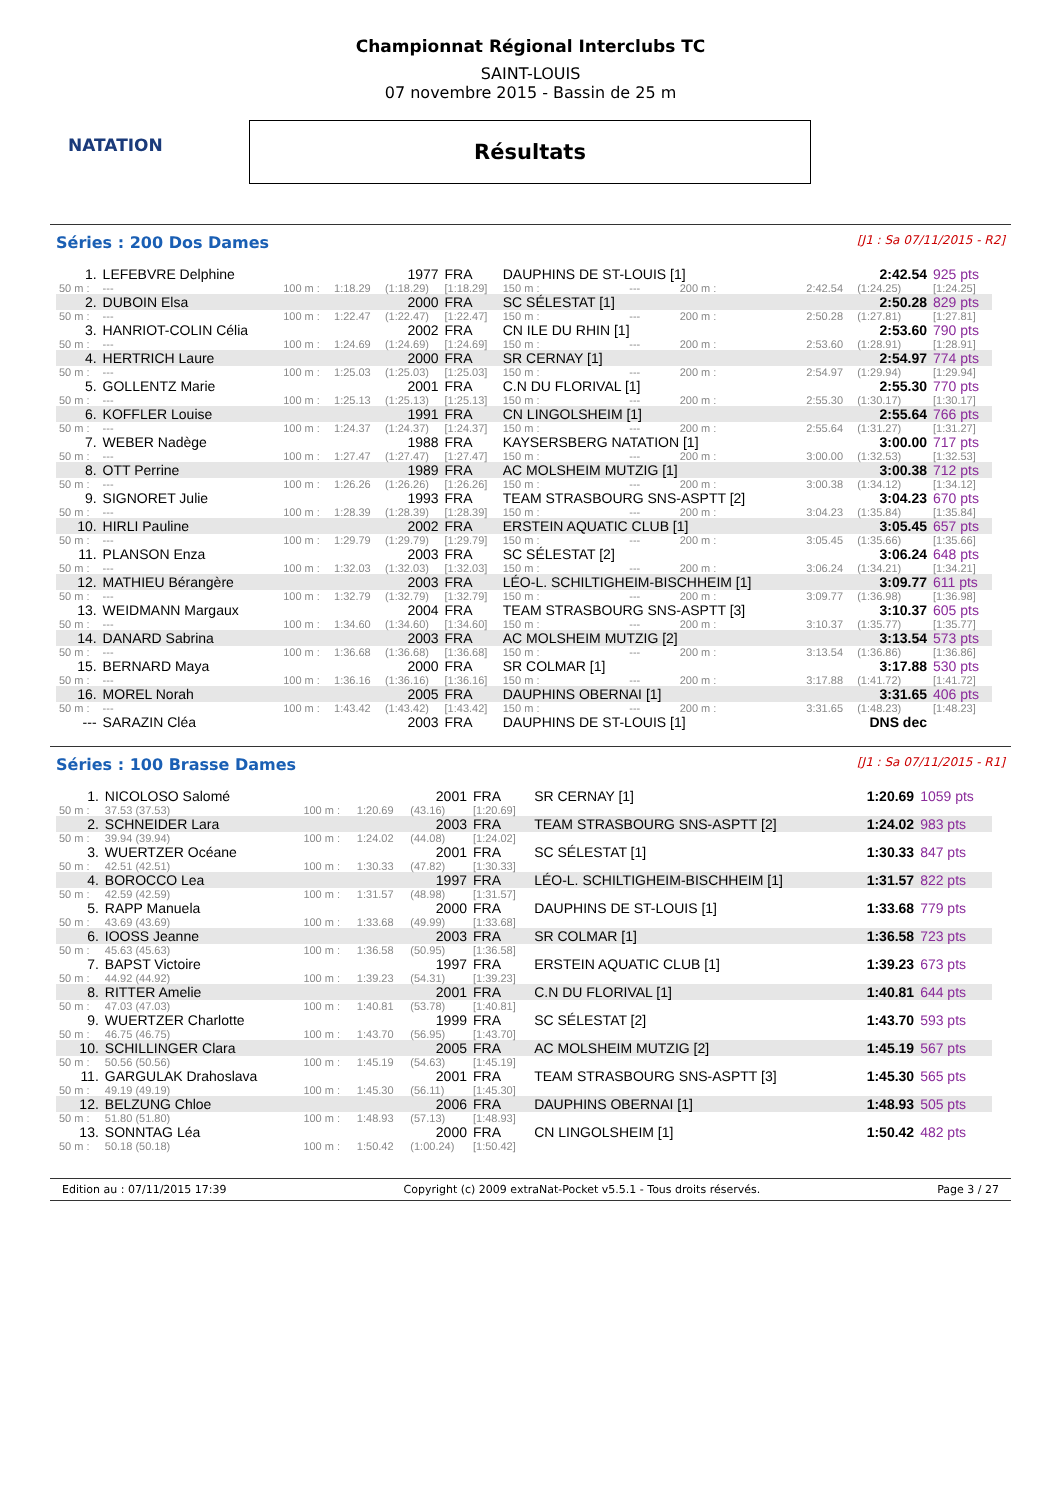NATATION
Championnat Régional Interclubs TC
SAINT-LOUIS
07 novembre 2015 - Bassin de 25 m
Résultats
Séries : 200 Dos Dames [J1 : Sa 07/11/2015 - R2]
| 1. | LEFEBVRE Delphine | | | 1977 | FRA | DAUPHINS DE ST-LOUIS [1] | | | | 2:42.54 | 925 pts |
| 50 m : | --- | 100 m : | 1:18.29 | (1:18.29) | [1:18.29] | 150 m : | --- | 200 m : | 2:42.54 | (1:24.25) | [1:24.25] |
| 2. | DUBOIN Elsa | | | 2000 | FRA | SC SÉLESTAT [1] | | | | 2:50.28 | 829 pts |
| 50 m : | --- | 100 m : | 1:22.47 | (1:22.47) | [1:22.47] | 150 m : | --- | 200 m : | 2:50.28 | (1:27.81) | [1:27.81] |
| 3. | HANRIOT-COLIN Célia | | | 2002 | FRA | CN ILE DU RHIN [1] | | | | 2:53.60 | 790 pts |
| 50 m : | --- | 100 m : | 1:24.69 | (1:24.69) | [1:24.69] | 150 m : | --- | 200 m : | 2:53.60 | (1:28.91) | [1:28.91] |
| 4. | HERTRICH Laure | | | 2000 | FRA | SR CERNAY [1] | | | | 2:54.97 | 774 pts |
| 50 m : | --- | 100 m : | 1:25.03 | (1:25.03) | [1:25.03] | 150 m : | --- | 200 m : | 2:54.97 | (1:29.94) | [1:29.94] |
| 5. | GOLLENTZ Marie | | | 2001 | FRA | C.N DU FLORIVAL [1] | | | | 2:55.30 | 770 pts |
| 50 m : | --- | 100 m : | 1:25.13 | (1:25.13) | [1:25.13] | 150 m : | --- | 200 m : | 2:55.30 | (1:30.17) | [1:30.17] |
| 6. | KOFFLER Louise | | | 1991 | FRA | CN LINGOLSHEIM [1] | | | | 2:55.64 | 766 pts |
| 50 m : | --- | 100 m : | 1:24.37 | (1:24.37) | [1:24.37] | 150 m : | --- | 200 m : | 2:55.64 | (1:31.27) | [1:31.27] |
| 7. | WEBER Nadège | | | 1988 | FRA | KAYSERSBERG NATATION [1] | | | | 3:00.00 | 717 pts |
| 50 m : | --- | 100 m : | 1:27.47 | (1:27.47) | [1:27.47] | 150 m : | --- | 200 m : | 3:00.00 | (1:32.53) | [1:32.53] |
| 8. | OTT Perrine | | | 1989 | FRA | AC MOLSHEIM MUTZIG [1] | | | | 3:00.38 | 712 pts |
| 50 m : | --- | 100 m : | 1:26.26 | (1:26.26) | [1:26.26] | 150 m : | --- | 200 m : | 3:00.38 | (1:34.12) | [1:34.12] |
| 9. | SIGNORET Julie | | | 1993 | FRA | TEAM STRASBOURG SNS-ASPTT [2] | | | | 3:04.23 | 670 pts |
| 50 m : | --- | 100 m : | 1:28.39 | (1:28.39) | [1:28.39] | 150 m : | --- | 200 m : | 3:04.23 | (1:35.84) | [1:35.84] |
| 10. | HIRLI Pauline | | | 2002 | FRA | ERSTEIN AQUATIC CLUB [1] | | | | 3:05.45 | 657 pts |
| 50 m : | --- | 100 m : | 1:29.79 | (1:29.79) | [1:29.79] | 150 m : | --- | 200 m : | 3:05.45 | (1:35.66) | [1:35.66] |
| 11. | PLANSON Enza | | | 2003 | FRA | SC SÉLESTAT [2] | | | | 3:06.24 | 648 pts |
| 50 m : | --- | 100 m : | 1:32.03 | (1:32.03) | [1:32.03] | 150 m : | --- | 200 m : | 3:06.24 | (1:34.21) | [1:34.21] |
| 12. | MATHIEU Bérangère | | | 2003 | FRA | LÉO-L. SCHILTIGHEIM-BISCHHEIM [1] | | | | 3:09.77 | 611 pts |
| 50 m : | --- | 100 m : | 1:32.79 | (1:32.79) | [1:32.79] | 150 m : | --- | 200 m : | 3:09.77 | (1:36.98) | [1:36.98] |
| 13. | WEIDMANN Margaux | | | 2004 | FRA | TEAM STRASBOURG SNS-ASPTT [3] | | | | 3:10.37 | 605 pts |
| 50 m : | --- | 100 m : | 1:34.60 | (1:34.60) | [1:34.60] | 150 m : | --- | 200 m : | 3:10.37 | (1:35.77) | [1:35.77] |
| 14. | DANARD Sabrina | | | 2003 | FRA | AC MOLSHEIM MUTZIG [2] | | | | 3:13.54 | 573 pts |
| 50 m : | --- | 100 m : | 1:36.68 | (1:36.68) | [1:36.68] | 150 m : | --- | 200 m : | 3:13.54 | (1:36.86) | [1:36.86] |
| 15. | BERNARD Maya | | | 2000 | FRA | SR COLMAR [1] | | | | 3:17.88 | 530 pts |
| 50 m : | --- | 100 m : | 1:36.16 | (1:36.16) | [1:36.16] | 150 m : | --- | 200 m : | 3:17.88 | (1:41.72) | [1:41.72] |
| 16. | MOREL Norah | | | 2005 | FRA | DAUPHINS OBERNAI [1] | | | | 3:31.65 | 406 pts |
| 50 m : | --- | 100 m : | 1:43.42 | (1:43.42) | [1:43.42] | 150 m : | --- | 200 m : | 3:31.65 | (1:48.23) | [1:48.23] |
| --- | SARAZIN Cléa | | | 2003 | FRA | DAUPHINS DE ST-LOUIS [1] | | | | DNS dec | |
Séries : 100 Brasse Dames [J1 : Sa 07/11/2015 - R1]
| 1. | NICOLOSO Salomé | | | 2001 | FRA | SR CERNAY [1] | 1:20.69 | 1059 pts |
| 50 m : | 37.53 (37.53) | 100 m : | 1:20.69 | (43.16) | [1:20.69] | | | |
| 2. | SCHNEIDER Lara | | | 2003 | FRA | TEAM STRASBOURG SNS-ASPTT [2] | 1:24.02 | 983 pts |
| 50 m : | 39.94 (39.94) | 100 m : | 1:24.02 | (44.08) | [1:24.02] | | | |
| 3. | WUERTZER Océane | | | 2001 | FRA | SC SÉLESTAT [1] | 1:30.33 | 847 pts |
| 50 m : | 42.51 (42.51) | 100 m : | 1:30.33 | (47.82) | [1:30.33] | | | |
| 4. | BOROCCO Lea | | | 1997 | FRA | LÉO-L. SCHILTIGHEIM-BISCHHEIM [1] | 1:31.57 | 822 pts |
| 50 m : | 42.59 (42.59) | 100 m : | 1:31.57 | (48.98) | [1:31.57] | | | |
| 5. | RAPP Manuela | | | 2000 | FRA | DAUPHINS DE ST-LOUIS [1] | 1:33.68 | 779 pts |
| 50 m : | 43.69 (43.69) | 100 m : | 1:33.68 | (49.99) | [1:33.68] | | | |
| 6. | IOOSS Jeanne | | | 2003 | FRA | SR COLMAR [1] | 1:36.58 | 723 pts |
| 50 m : | 45.63 (45.63) | 100 m : | 1:36.58 | (50.95) | [1:36.58] | | | |
| 7. | BAPST Victoire | | | 1997 | FRA | ERSTEIN AQUATIC CLUB [1] | 1:39.23 | 673 pts |
| 50 m : | 44.92 (44.92) | 100 m : | 1:39.23 | (54.31) | [1:39.23] | | | |
| 8. | RITTER Amelie | | | 2001 | FRA | C.N DU FLORIVAL [1] | 1:40.81 | 644 pts |
| 50 m : | 47.03 (47.03) | 100 m : | 1:40.81 | (53.78) | [1:40.81] | | | |
| 9. | WUERTZER Charlotte | | | 1999 | FRA | SC SÉLESTAT [2] | 1:43.70 | 593 pts |
| 50 m : | 46.75 (46.75) | 100 m : | 1:43.70 | (56.95) | [1:43.70] | | | |
| 10. | SCHILLINGER Clara | | | 2005 | FRA | AC MOLSHEIM MUTZIG [2] | 1:45.19 | 567 pts |
| 50 m : | 50.56 (50.56) | 100 m : | 1:45.19 | (54.63) | [1:45.19] | | | |
| 11. | GARGULAK Drahoslava | | | 2001 | FRA | TEAM STRASBOURG SNS-ASPTT [3] | 1:45.30 | 565 pts |
| 50 m : | 49.19 (49.19) | 100 m : | 1:45.30 | (56.11) | [1:45.30] | | | |
| 12. | BELZUNG Chloe | | | 2006 | FRA | DAUPHINS OBERNAI [1] | 1:48.93 | 505 pts |
| 50 m : | 51.80 (51.80) | 100 m : | 1:48.93 | (57.13) | [1:48.93] | | | |
| 13. | SONNTAG Léa | | | 2000 | FRA | CN LINGOLSHEIM [1] | 1:50.42 | 482 pts |
| 50 m : | 50.18 (50.18) | 100 m : | 1:50.42 | (1:00.24) | [1:50.42] | | | |
Edition au : 07/11/2015 17:39 Copyright (c) 2009 extraNat-Pocket v5.5.1 - Tous droits réservés. Page 3 / 27